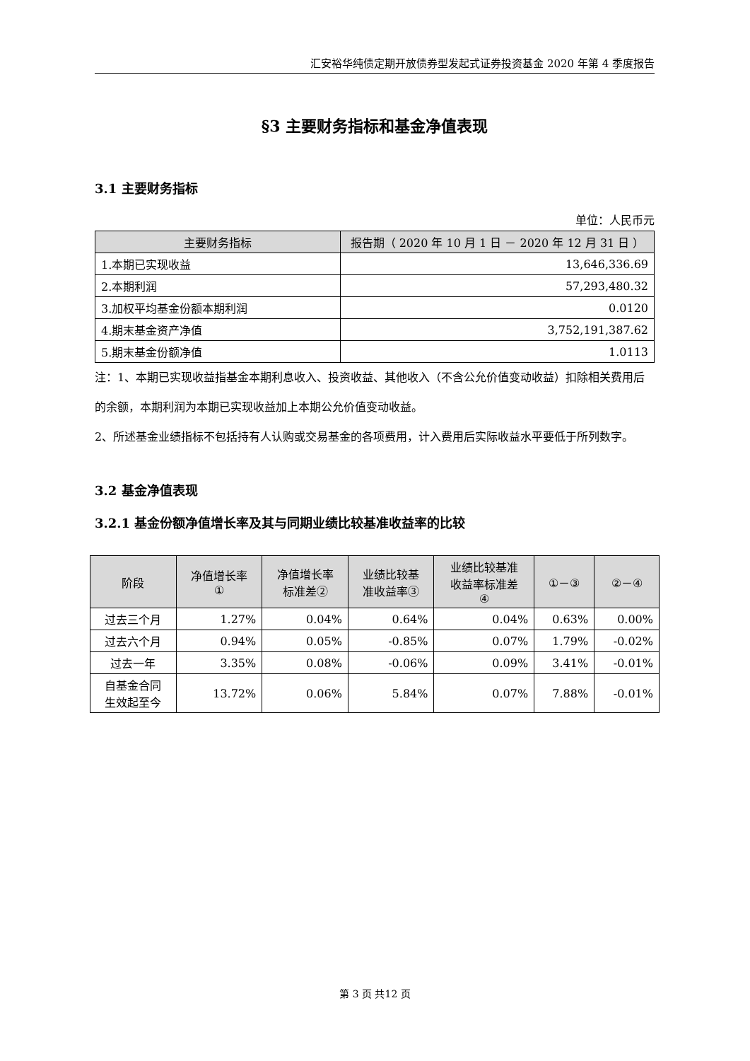汇安裕华纯债定期开放债券型发起式证券投资基金 2020 年第 4 季度报告
§3 主要财务指标和基金净值表现
3.1 主要财务指标
单位：人民币元
| 主要财务指标 | 报告期（ 2020 年 10 月 1 日 － 2020 年 12 月 31 日 ） |
| --- | --- |
| 1.本期已实现收益 | 13,646,336.69 |
| 2.本期利润 | 57,293,480.32 |
| 3.加权平均基金份额本期利润 | 0.0120 |
| 4.期末基金资产净值 | 3,752,191,387.62 |
| 5.期末基金份额净值 | 1.0113 |
注：1、本期已实现收益指基金本期利息收入、投资收益、其他收入（不含公允价值变动收益）扣除相关费用后的余额，本期利润为本期已实现收益加上本期公允价值变动收益。
2、所述基金业绩指标不包括持有人认购或交易基金的各项费用，计入费用后实际收益水平要低于所列数字。
3.2 基金净值表现
3.2.1 基金份额净值增长率及其与同期业绩比较基准收益率的比较
| 阶段 | 净值增长率 ① | 净值增长率 标准差② | 业绩比较基 准收益率③ | 业绩比较基准 收益率标准差 ④ | ①－③ | ②－④ |
| --- | --- | --- | --- | --- | --- | --- |
| 过去三个月 | 1.27% | 0.04% | 0.64% | 0.04% | 0.63% | 0.00% |
| 过去六个月 | 0.94% | 0.05% | -0.85% | 0.07% | 1.79% | -0.02% |
| 过去一年 | 3.35% | 0.08% | -0.06% | 0.09% | 3.41% | -0.01% |
| 自基金合同 生效起至今 | 13.72% | 0.06% | 5.84% | 0.07% | 7.88% | -0.01% |
第 3 页 共12 页